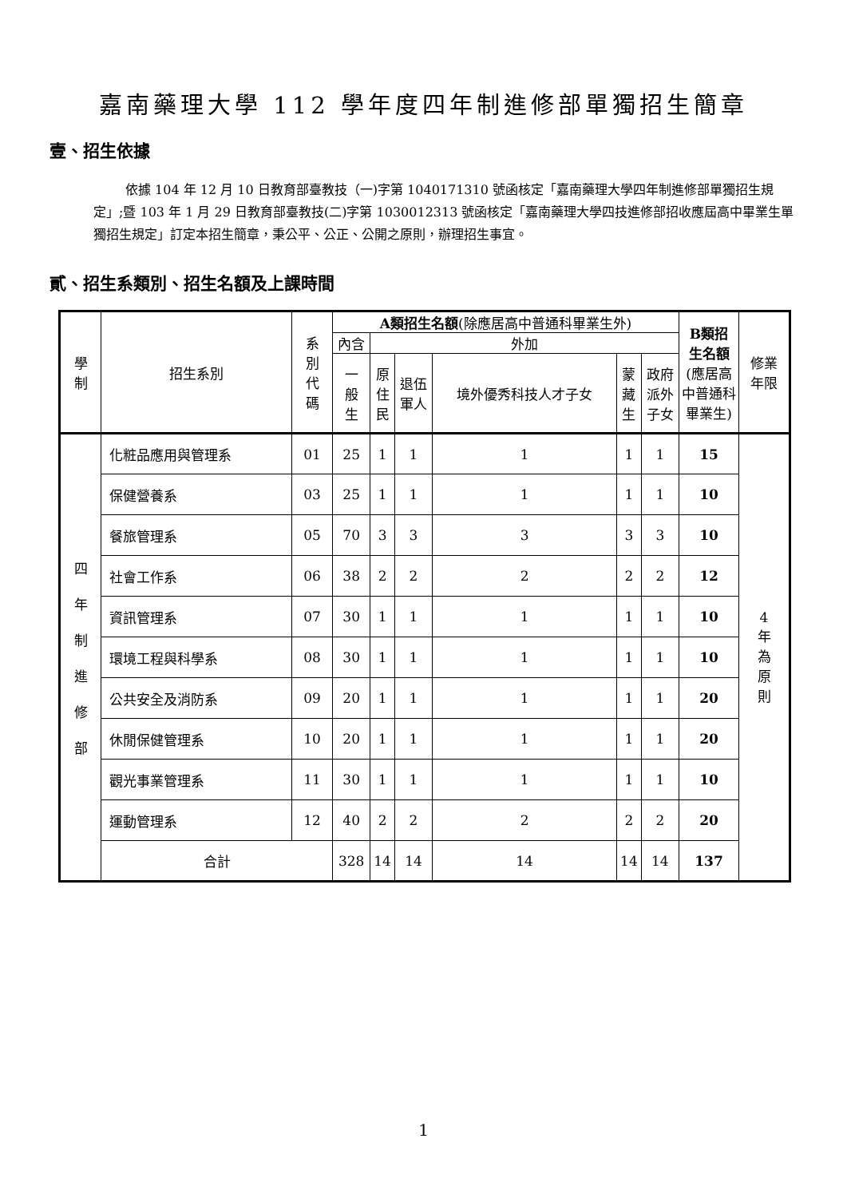嘉南藥理大學 112 學年度四年制進修部單獨招生簡章
壹、招生依據
依據 104 年 12 月 10 日教育部臺教技（一)字第 1040171310 號函核定「嘉南藥理大學四年制進修部單獨招生規定」;暨 103 年 1 月 29 日教育部臺教技(二)字第 1030012313 號函核定「嘉南藥理大學四技進修部招收應屆高中畢業生單獨招生規定」訂定本招生簡章，秉公平、公正、公開之原則，辦理招生事宜。
貳、招生系類別、招生名額及上課時間
| 學 制 | 招生系別 | 系 別 代 碼 | A類招生名額 (除應居高中普通科畢業生外) | | | | | | B類招 生名額 (應居高中普通科畢業生) | 修業 年限 |
| --- | --- | --- | --- | --- | --- | --- | --- | --- | --- | --- |
| | | | 內含 | 外加 | | | | | | |
| | | | 一 般 生 | 原 住 民 | 退伍 軍人 | 境外優秀科技人才子女 | 蒙 藏 生 | 政府 派外 子女 | | |
| 四 年 制 進 修 部 | 化粧品應用與管理系 | 01 | 25 | 1 | 1 | 1 | 1 | 1 | 15 | 4 年 為 原 則 |
| | 保健營養系 | 03 | 25 | 1 | 1 | 1 | 1 | 1 | 10 | |
| | 餐旅管理系 | 05 | 70 | 3 | 3 | 3 | 3 | 3 | 10 | |
| | 社會工作系 | 06 | 38 | 2 | 2 | 2 | 2 | 2 | 12 | |
| | 資訊管理系 | 07 | 30 | 1 | 1 | 1 | 1 | 1 | 10 | |
| | 環境工程與科學系 | 08 | 30 | 1 | 1 | 1 | 1 | 1 | 10 | |
| | 公共安全及消防系 | 09 | 20 | 1 | 1 | 1 | 1 | 1 | 20 | |
| | 休閒保健管理系 | 10 | 20 | 1 | 1 | 1 | 1 | 1 | 20 | |
| | 觀光事業管理系 | 11 | 30 | 1 | 1 | 1 | 1 | 1 | 10 | |
| | 運動管理系 | 12 | 40 | 2 | 2 | 2 | 2 | 2 | 20 | |
| | 合計 | | 328 | 14 | 14 | 14 | 14 | 14 | 137 | |
1